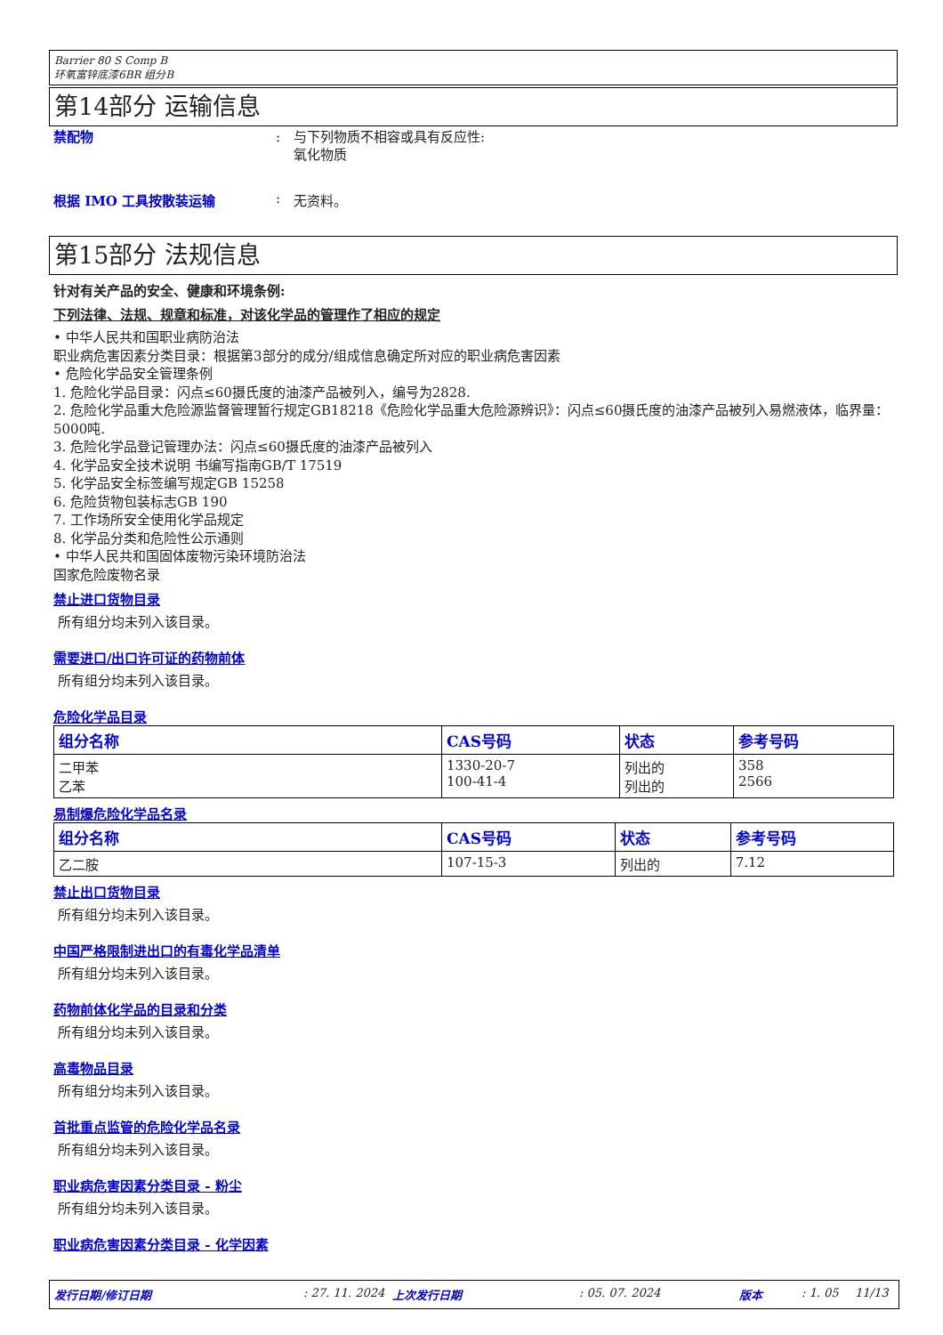Barrier 80 S Comp B
环氧富锌底漆6BR 组分B
第14部分 运输信息
禁配物 : 与下列物质不相容或具有反应性:
氧化物质
根据 IMO 工具按散装运输 : 无资料。
第15部分 法规信息
针对有关产品的安全、健康和环境条例:
下列法律、法规、规章和标准，对该化学品的管理作了相应的规定
• 中华人民共和国职业病防治法
职业病危害因素分类目录：根据第3部分的成分/组成信息确定所对应的职业病危害因素
• 危险化学品安全管理条例
1. 危险化学品目录：闪点≤60摄氏度的油漆产品被列入，编号为2828.
2. 危险化学品重大危险源监督管理暂行规定GB18218《危险化学品重大危险源辨识》：闪点≤60摄氏度的油漆产品被列入易燃液体，临界量：5000吨.
3. 危险化学品登记管理办法：闪点≤60摄氏度的油漆产品被列入
4. 化学品安全技术说明 书编写指南GB/T 17519
5. 化学品安全标签编写规定GB 15258
6. 危险货物包装标志GB 190
7. 工作场所安全使用化学品规定
8. 化学品分类和危险性公示通则
• 中华人民共和国固体废物污染环境防治法
国家危险废物名录
禁止进口货物目录
所有组分均未列入该目录。
需要进口/出口许可证的药物前体
所有组分均未列入该目录。
危险化学品目录
| 组分名称 | CAS号码 | 状态 | 参考号码 |
| --- | --- | --- | --- |
| 二甲苯 乙苯 | 1330-20-7 100-41-4 | 列出的 列出的 | 358 2566 |
易制爆危险化学品名录
| 组分名称 | CAS号码 | 状态 | 参考号码 |
| --- | --- | --- | --- |
| 乙二胺 | 107-15-3 | 列出的 | 7.12 |
禁止出口货物目录
所有组分均未列入该目录。
中国严格限制进出口的有毒化学品清单
所有组分均未列入该目录。
药物前体化学品的目录和分类
所有组分均未列入该目录。
高毒物品目录
所有组分均未列入该目录。
首批重点监管的危险化学品名录
所有组分均未列入该目录。
职业病危害因素分类目录 - 粉尘
所有组分均未列入该目录。
职业病危害因素分类目录 - 化学因素
发行日期/修订日期: 27. 11. 2024 上次发行日期: 05. 07. 2024 版本: 1. 05 11/13